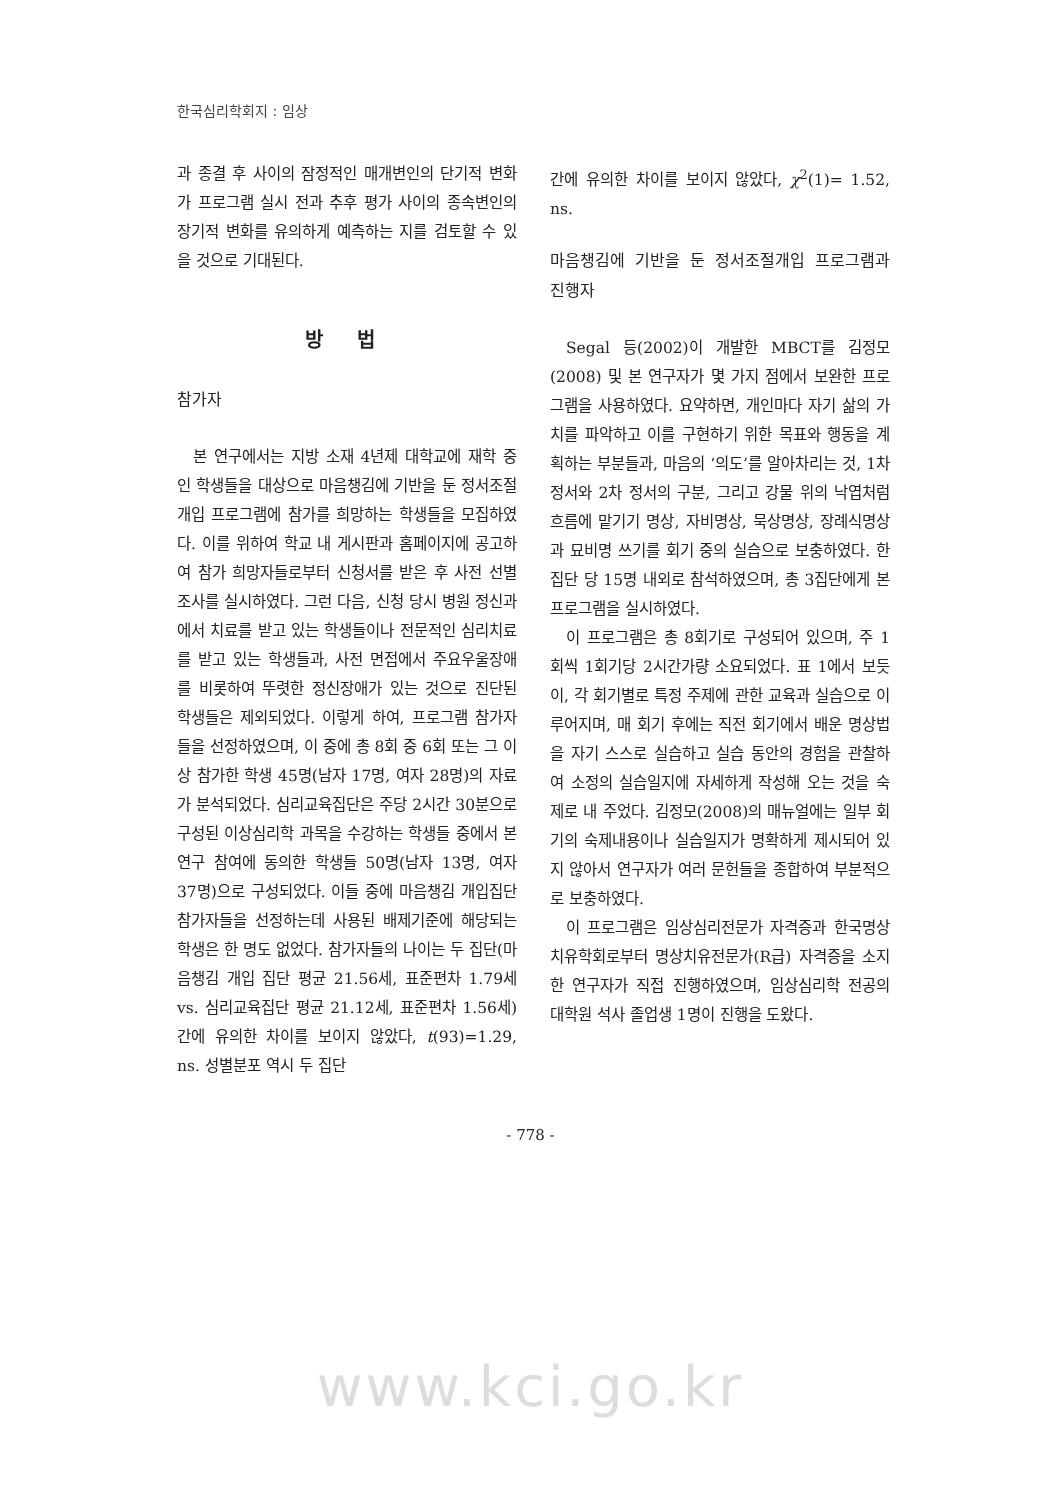한국심리학회지 : 임상
과 종결 후 사이의 잠정적인 매개변인의 단기적 변화가 프로그램 실시 전과 추후 평가 사이의 종속변인의 장기적 변화를 유의하게 예측하는 지를 검토할 수 있을 것으로 기대된다.
방 법
참가자
본 연구에서는 지방 소재 4년제 대학교에 재학 중인 학생들을 대상으로 마음챙김에 기반을 둔 정서조절개입 프로그램에 참가를 희망하는 학생들을 모집하였다. 이를 위하여 학교 내 게시판과 홈페이지에 공고하여 참가 희망자들로부터 신청서를 받은 후 사전 선별조사를 실시하였다. 그런 다음, 신청 당시 병원 정신과에서 치료를 받고 있는 학생들이나 전문적인 심리치료를 받고 있는 학생들과, 사전 면접에서 주요우울장애를 비롯하여 뚜렷한 정신장애가 있는 것으로 진단된 학생들은 제외되었다. 이렇게 하여, 프로그램 참가자들을 선정하였으며, 이 중에 총 8회 중 6회 또는 그 이상 참가한 학생 45명(남자 17명, 여자 28명)의 자료가 분석되었다. 심리교육집단은 주당 2시간 30분으로 구성된 이상심리학 과목을 수강하는 학생들 중에서 본 연구 참여에 동의한 학생들 50명(남자 13명, 여자 37명)으로 구성되었다. 이들 중에 마음챙김 개입집단 참가자들을 선정하는데 사용된 배제기준에 해당되는 학생은 한 명도 없었다. 참가자들의 나이는 두 집단(마음챙김 개입 집단 평균 21.56세, 표준편차 1.79세 vs. 심리교육집단 평균 21.12세, 표준편차 1.56세) 간에 유의한 차이를 보이지 않았다, t(93)=1.29, ns. 성별분포 역시 두 집단
간에 유의한 차이를 보이지 않았다, χ<sup>2</sup>(1)= 1.52, ns.
마음챙김에 기반을 둔 정서조절개입 프로그램과 진행자
Segal 등(2002)이 개발한 MBCT를 김정모(2008) 및 본 연구자가 몇 가지 점에서 보완한 프로그램을 사용하였다. 요약하면, 개인마다 자기 삶의 가치를 파악하고 이를 구현하기 위한 목표와 행동을 계획하는 부분들과, 마음의 ‘의도’를 알아차리는 것, 1차 정서와 2차 정서의 구분, 그리고 강물 위의 낙엽처럼 흐름에 맡기기 명상, 자비명상, 묵상명상, 장례식명상과 묘비명 쓰기를 회기 중의 실습으로 보충하였다. 한 집단 당 15명 내외로 참석하였으며, 총 3집단에게 본 프로그램을 실시하였다.
이 프로그램은 총 8회기로 구성되어 있으며, 주 1회씩 1회기당 2시간가량 소요되었다. 표 1에서 보듯이, 각 회기별로 특정 주제에 관한 교육과 실습으로 이루어지며, 매 회기 후에는 직전 회기에서 배운 명상법을 자기 스스로 실습하고 실습 동안의 경험을 관찰하여 소정의 실습일지에 자세하게 작성해 오는 것을 숙제로 내 주었다. 김정모(2008)의 매뉴얼에는 일부 회기의 숙제내용이나 실습일지가 명확하게 제시되어 있지 않아서 연구자가 여러 문헌들을 종합하여 부분적으로 보충하였다.
이 프로그램은 임상심리전문가 자격증과 한국명상치유학회로부터 명상치유전문가(R급) 자격증을 소지한 연구자가 직접 진행하였으며, 임상심리학 전공의 대학원 석사 졸업생 1명이 진행을 도왔다.
- 778 -
www.kci.go.kr